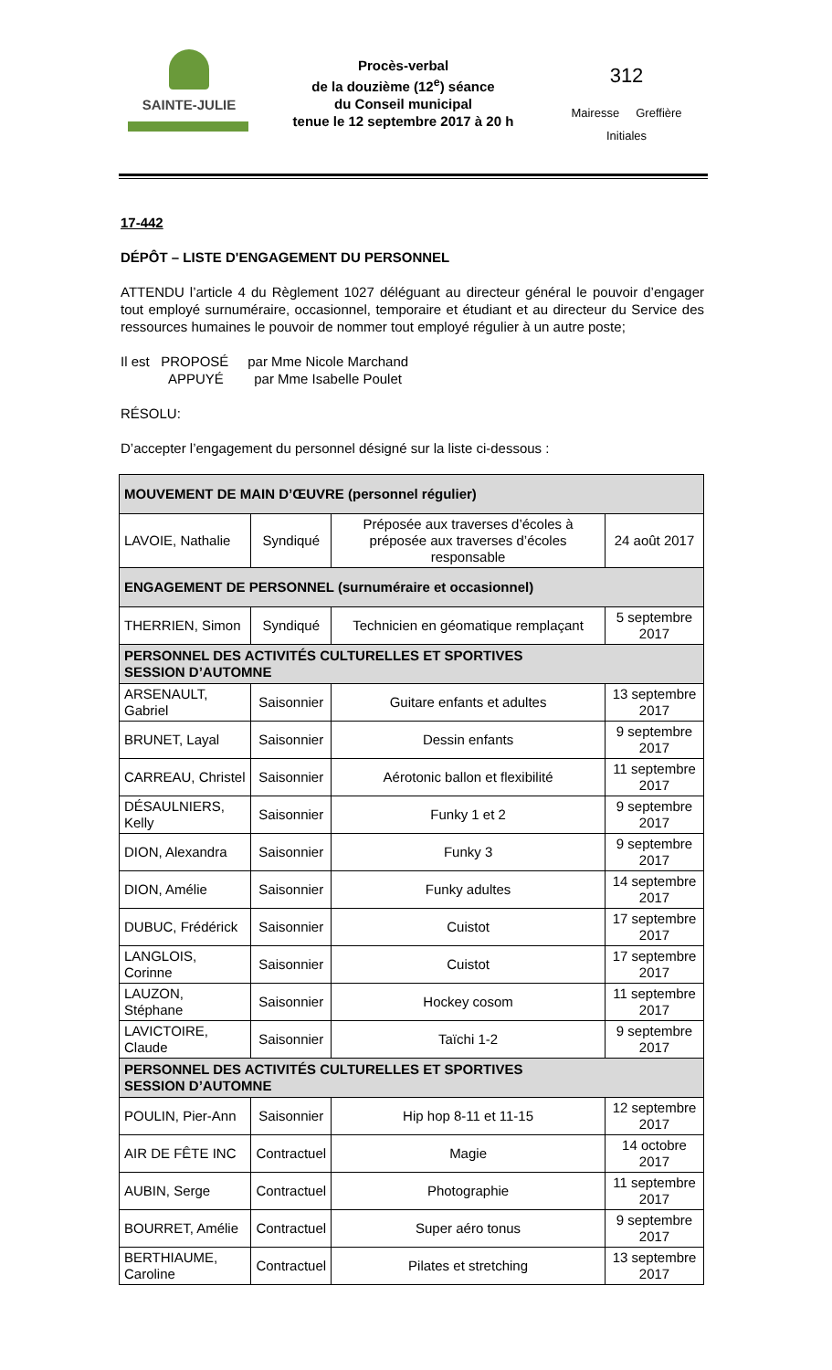SAINTE-JULIE
Procès-verbal
de la douzième (12<sup>e</sup>) séance
du Conseil municipal
tenue le 12 septembre 2017 à 20 h
312
Mairesse Greffière
Initiales
17-442
DÉPÔT – LISTE D'ENGAGEMENT DU PERSONNEL
ATTENDU l’article 4 du Règlement 1027 déléguant au directeur général le pouvoir d’engager tout employé surnuméraire, occasionnel, temporaire et étudiant et au directeur du Service des ressources humaines le pouvoir de nommer tout employé régulier à un autre poste;
Il est PROPOSÉ par Mme Nicole Marchand
APPUYÉ par Mme Isabelle Poulet
RÉSOLU:
D’accepter l’engagement du personnel désigné sur la liste ci-dessous :
| MOUVEMENT DE MAIN D’ŒUVRE (personnel régulier) | | | |
| --- | --- | --- | --- |
| LAVOIE, Nathalie | Syndiqué | Préposée aux traverses d’écoles à préposée aux traverses d’écoles responsable | 24 août 2017 |
| ENGAGEMENT DE PERSONNEL (surnuméraire et occasionnel) | | | |
| THERRIEN, Simon | Syndiqué | Technicien en géomatique remplaçant | 5 septembre 2017 |
| PERSONNEL DES ACTIVITÉS CULTURELLES ET SPORTIVES SESSION D’AUTOMNE | | | |
| ARSENAULT, Gabriel | Saisonnier | Guitare enfants et adultes | 13 septembre 2017 |
| BRUNET, Layal | Saisonnier | Dessin enfants | 9 septembre 2017 |
| CARREAU, Christel | Saisonnier | Aérotonic ballon et flexibilité | 11 septembre 2017 |
| DÉSAULNIERS, Kelly | Saisonnier | Funky 1 et 2 | 9 septembre 2017 |
| DION, Alexandra | Saisonnier | Funky 3 | 9 septembre 2017 |
| DION, Amélie | Saisonnier | Funky adultes | 14 septembre 2017 |
| DUBUC, Frédérick | Saisonnier | Cuistot | 17 septembre 2017 |
| LANGLOIS, Corinne | Saisonnier | Cuistot | 17 septembre 2017 |
| LAUZON, Stéphane | Saisonnier | Hockey cosom | 11 septembre 2017 |
| LAVICTOIRE, Claude | Saisonnier | Taïchi 1-2 | 9 septembre 2017 |
| PERSONNEL DES ACTIVITÉS CULTURELLES ET SPORTIVES SESSION D’AUTOMNE | | | |
| POULIN, Pier-Ann | Saisonnier | Hip hop 8-11 et 11-15 | 12 septembre 2017 |
| AIR DE FÊTE INC | Contractuel | Magie | 14 octobre 2017 |
| AUBIN, Serge | Contractuel | Photographie | 11 septembre 2017 |
| BOURRET, Amélie | Contractuel | Super aéro tonus | 9 septembre 2017 |
| BERTHIAUME, Caroline | Contractuel | Pilates et stretching | 13 septembre 2017 |